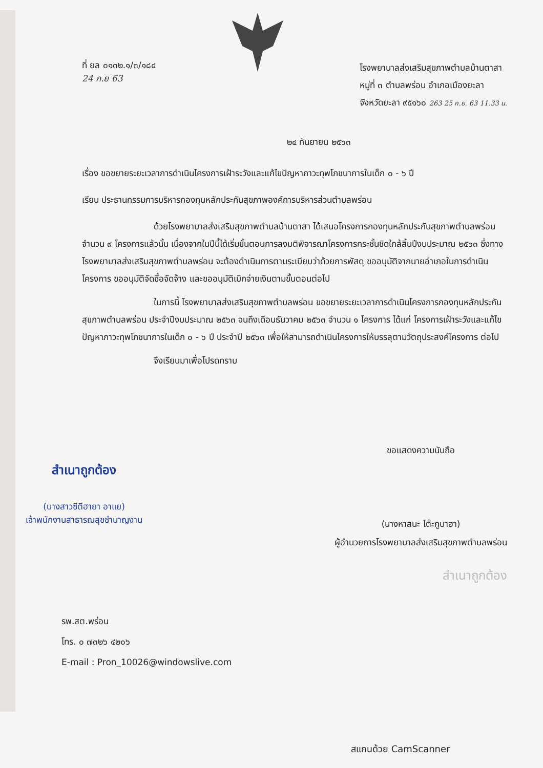ที่ ยล ๐๑๓๒.๑/๓/๑๘๔
24 ก.ย 63
โรงพยาบาลส่งเสริมสุขภาพตำบลบ้านตาสา
หมู่ที่ ๓ ตำบลพร่อน อำเภอเมืองยะลา
จังหวัดยะลา ๙๕๑๖๐ 263 25 ก.ย. 63 11.33 น.
๒๔ กันยายน ๒๕๖๓
เรื่อง ขอขยายระยะเวลาการดำเนินโครงการเฝ้าระวังและแก้ไขปัญหาภาวะทุพโภชนาการในเด็ก ๐ - ๖ ปี
เรียน ประธานกรรมการบริหารกองทุนหลักประกันสุขภาพองค์การบริหารส่วนตำบลพร่อน
ด้วยโรงพยาบาลส่งเสริมสุขภาพตำบลบ้านตาสา ได้เสนอโครงการกองทุนหลักประกันสุขภาพตำบลพร่อน จำนวน ๙ โครงการแล้วนั้น เนื่องจากในปีนี้ได้เริ่มขั้นตอนการลงมติพิจารณาโครงการกระชั้นชิดใกล้สิ้นปีงบประมาณ ๒๕๖๓ ซึ่งทางโรงพยาบาลส่งเสริมสุขภาพตำบลพร่อน จะต้องดำเนินการตามระเบียบว่าด้วยการพัสดุ ขออนุมัติจากนายอำเภอในการดำเนินโครงการ ขออนุมัติจัดซื้อจัดจ้าง และขออนุมัติเบิกจ่ายเงินตามขั้นตอนต่อไป
ในการนี้ โรงพยาบาลส่งเสริมสุขภาพตำบลพร่อน ขอขยายระยะเวลาการดำเนินโครงการกองทุนหลักประกันสุขภาพตำบลพร่อน ประจำปีงบประมาณ ๒๕๖๓ จนถึงเดือนธันวาคม ๒๕๖๓ จำนวน ๑ โครงการ ได้แก่ โครงการเฝ้าระวังและแก้ไขปัญหาภาวะทุพโภชนาการในเด็ก ๐ - ๖ ปี ประจำปี ๒๕๖๓ เพื่อให้สามารถดำเนินโครงการให้บรรลุตามวัตถุประสงค์โครงการ ต่อไป
จึงเรียนมาเพื่อโปรดทราบ
สำเนาถูกต้อง
(นางสาวซีตีฮายา อาแย)
เจ้าพนักงานสาธารณสุขชำนาญงาน
ขอแสดงความนับถือ
(นางหาสนะ โต๊ะกูบาฮา)
ผู้อำนวยการโรงพยาบาลส่งเสริมสุขภาพตำบลพร่อน
สำเนาถูกต้อง
รพ.สต.พร่อน
โทร. ๐ ๗๓๒๖ ๔๒๐๖
E-mail : Pron_10026@windowslive.com
สแกนด้วย CamScanner